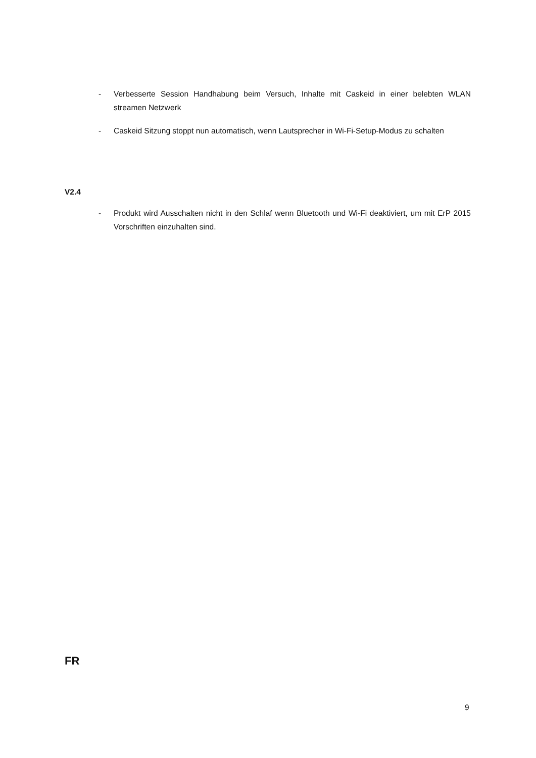- Verbesserte Session Handhabung beim Versuch, Inhalte mit Caskeid in einer belebten WLAN streamen Netzwerk
- Caskeid Sitzung stoppt nun automatisch, wenn Lautsprecher in Wi-Fi-Setup-Modus zu schalten
V2.4
- Produkt wird Ausschalten nicht in den Schlaf wenn Bluetooth und Wi-Fi deaktiviert, um mit ErP 2015 Vorschriften einzuhalten sind.
FR
9